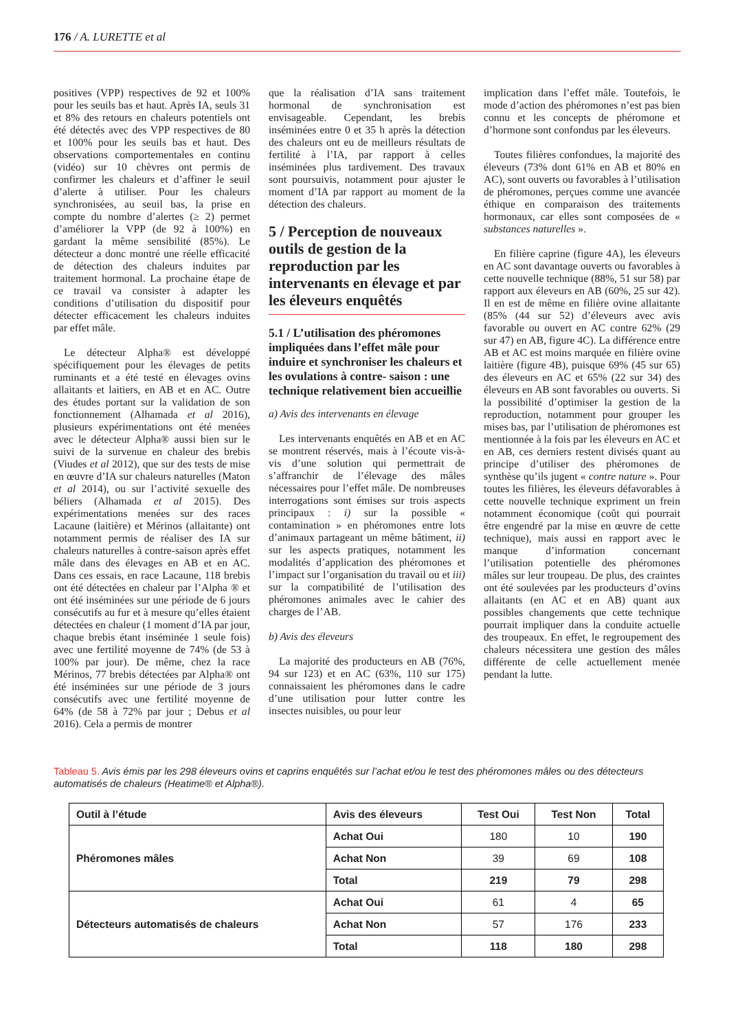176 / A. LURETTE et al
positives (VPP) respectives de 92 et 100% pour les seuils bas et haut. Après IA, seuls 31 et 8% des retours en chaleurs potentiels ont été détectés avec des VPP respectives de 80 et 100% pour les seuils bas et haut. Des observations comportementales en continu (vidéo) sur 10 chèvres ont permis de confirmer les chaleurs et d’affiner le seuil d’alerte à utiliser. Pour les chaleurs synchronisées, au seuil bas, la prise en compte du nombre d’alertes (≥ 2) permet d’améliorer la VPP (de 92 à 100%) en gardant la même sensibilité (85%). Le détecteur a donc montré une réelle efficacité de détection des chaleurs induites par traitement hormonal. La prochaine étape de ce travail va consister à adapter les conditions d’utilisation du dispositif pour détecter efficacement les chaleurs induites par effet mâle.
Le détecteur Alpha® est développé spécifiquement pour les élevages de petits ruminants et a été testé en élevages ovins allaitants et laitiers, en AB et en AC. Outre des études portant sur la validation de son fonctionnement (Alhamada et al 2016), plusieurs expérimentations ont été menées avec le détecteur Alpha® aussi bien sur le suivi de la survenue en chaleur des brebis (Viudes et al 2012), que sur des tests de mise en œuvre d’IA sur chaleurs naturelles (Maton et al 2014), ou sur l’activité sexuelle des béliers (Alhamada et al 2015). Des expérimentations menées sur des races Lacaune (laitière) et Mérinos (allaitante) ont notamment permis de réaliser des IA sur chaleurs naturelles à contre-saison après effet mâle dans des élevages en AB et en AC. Dans ces essais, en race Lacaune, 118 brebis ont été détectées en chaleur par l’Alpha ® et ont été inséminées sur une période de 6 jours consécutifs au fur et à mesure qu’elles étaient détectées en chaleur (1 moment d’IA par jour, chaque brebis étant inséminée 1 seule fois) avec une fertilité moyenne de 74% (de 53 à 100% par jour). De même, chez la race Mérinos, 77 brebis détectées par Alpha® ont été inséminées sur une période de 3 jours consécutifs avec une fertilité moyenne de 64% (de 58 à 72% par jour ; Debus et al 2016). Cela a permis de montrer
que la réalisation d’IA sans traitement hormonal de synchronisation est envisageable. Cependant, les brebis inséminées entre 0 et 35 h après la détection des chaleurs ont eu de meilleurs résultats de fertilité à l’IA, par rapport à celles inséminées plus tardivement. Des travaux sont poursuivis, notamment pour ajuster le moment d’IA par rapport au moment de la détection des chaleurs.
5 / Perception de nouveaux outils de gestion de la reproduction par les intervenants en élevage et par les éleveurs enquêtés
5.1 / L’utilisation des phéromones impliquées dans l’effet mâle pour induire et synchroniser les chaleurs et les ovulations à contre- saison : une technique relativement bien accueillie
a) Avis des intervenants en élevage
Les intervenants enquêtés en AB et en AC se montrent réservés, mais à l’écoute vis-à-vis d’une solution qui permettrait de s’affranchir de l’élevage des mâles nécessaires pour l’effet mâle. De nombreuses interrogations sont émises sur trois aspects principaux : i) sur la possible « contamination » en phéromones entre lots d’animaux partageant un même bâtiment, ii) sur les aspects pratiques, notamment les modalités d’application des phéromones et l’impact sur l’organisation du travail ou et iii) sur la compatibilité de l’utilisation des phéromones animales avec le cahier des charges de l’AB.
b) Avis des éleveurs
La majorité des producteurs en AB (76%, 94 sur 123) et en AC (63%, 110 sur 175) connaissaient les phéromones dans le cadre d’une utilisation pour lutter contre les insectes nuisibles, ou pour leur
implication dans l’effet mâle. Toutefois, le mode d’action des phéromones n’est pas bien connu et les concepts de phéromone et d’hormone sont confondus par les éleveurs.
Toutes filières confondues, la majorité des éleveurs (73% dont 61% en AB et 80% en AC), sont ouverts ou favorables à l’utilisation de phéromones, perçues comme une avancée éthique en comparaison des traitements hormonaux, car elles sont composées de « substances naturelles ».
En filière caprine (figure 4A), les éleveurs en AC sont davantage ouverts ou favorables à cette nouvelle technique (88%, 51 sur 58) par rapport aux éleveurs en AB (60%, 25 sur 42). Il en est de même en filière ovine allaitante (85% (44 sur 52) d’éleveurs avec avis favorable ou ouvert en AC contre 62% (29 sur 47) en AB, figure 4C). La différence entre AB et AC est moins marquée en filière ovine laitière (figure 4B), puisque 69% (45 sur 65) des éleveurs en AC et 65% (22 sur 34) des éleveurs en AB sont favorables ou ouverts. Si la possibilité d’optimiser la gestion de la reproduction, notamment pour grouper les mises bas, par l’utilisation de phéromones est mentionnée à la fois par les éleveurs en AC et en AB, ces derniers restent divisés quant au principe d’utiliser des phéromones de synthèse qu’ils jugent « contre nature ». Pour toutes les filières, les éleveurs défavorables à cette nouvelle technique expriment un frein notamment économique (coût qui pourrait être engendré par la mise en œuvre de cette technique), mais aussi en rapport avec le manque d’information concernant l’utilisation potentielle des phéromones mâles sur leur troupeau. De plus, des craintes ont été soulevées par les producteurs d’ovins allaitants (en AC et en AB) quant aux possibles changements que cette technique pourrait impliquer dans la conduite actuelle des troupeaux. En effet, le regroupement des chaleurs nécessitera une gestion des mâles différente de celle actuellement menée pendant la lutte.
Tableau 5. Avis émis par les 298 éleveurs ovins et caprins enquêtés sur l’achat et/ou le test des phéromones mâles ou des détecteurs automatisés de chaleurs (Heatime® et Alpha®).
| Outil à l’étude | Avis des éleveurs | Test Oui | Test Non | Total |
| --- | --- | --- | --- | --- |
| Phéromones mâles | Achat Oui | 180 | 10 | 190 |
| | Achat Non | 39 | 69 | 108 |
| | Total | 219 | 79 | 298 |
| Détecteurs automatisés de chaleurs | Achat Oui | 61 | 4 | 65 |
| | Achat Non | 57 | 176 | 233 |
| | Total | 118 | 180 | 298 |